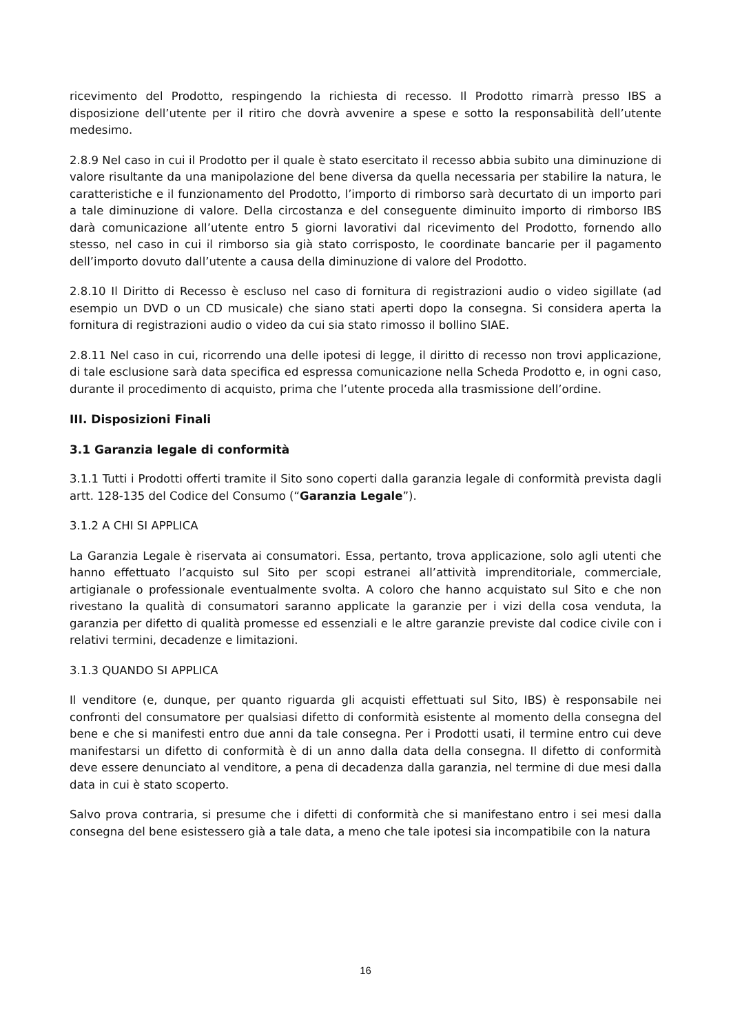ricevimento del Prodotto, respingendo la richiesta di recesso. Il Prodotto rimarrà presso IBS a disposizione dell’utente per il ritiro che dovrà avvenire a spese e sotto la responsabilità dell’utente medesimo.
2.8.9 Nel caso in cui il Prodotto per il quale è stato esercitato il recesso abbia subito una diminuzione di valore risultante da una manipolazione del bene diversa da quella necessaria per stabilire la natura, le caratteristiche e il funzionamento del Prodotto, l’importo di rimborso sarà decurtato di un importo pari a tale diminuzione di valore. Della circostanza e del conseguente diminuito importo di rimborso IBS darà comunicazione all’utente entro 5 giorni lavorativi dal ricevimento del Prodotto, fornendo allo stesso, nel caso in cui il rimborso sia già stato corrisposto, le coordinate bancarie per il pagamento dell’importo dovuto dall’utente a causa della diminuzione di valore del Prodotto.
2.8.10 Il Diritto di Recesso è escluso nel caso di fornitura di registrazioni audio o video sigillate (ad esempio un DVD o un CD musicale) che siano stati aperti dopo la consegna. Si considera aperta la fornitura di registrazioni audio o video da cui sia stato rimosso il bollino SIAE.
2.8.11 Nel caso in cui, ricorrendo una delle ipotesi di legge, il diritto di recesso non trovi applicazione, di tale esclusione sarà data specifica ed espressa comunicazione nella Scheda Prodotto e, in ogni caso, durante il procedimento di acquisto, prima che l’utente proceda alla trasmissione dell’ordine.
III. Disposizioni Finali
3.1 Garanzia legale di conformità
3.1.1 Tutti i Prodotti offerti tramite il Sito sono coperti dalla garanzia legale di conformità prevista dagli artt. 128-135 del Codice del Consumo (“Garanzia Legale”).
3.1.2 A CHI SI APPLICA
La Garanzia Legale è riservata ai consumatori. Essa, pertanto, trova applicazione, solo agli utenti che hanno effettuato l’acquisto sul Sito per scopi estranei all’attività imprenditoriale, commerciale, artigianale o professionale eventualmente svolta. A coloro che hanno acquistato sul Sito e che non rivestano la qualità di consumatori saranno applicate la garanzie per i vizi della cosa venduta, la garanzia per difetto di qualità promesse ed essenziali e le altre garanzie previste dal codice civile con i relativi termini, decadenze e limitazioni.
3.1.3 QUANDO SI APPLICA
Il venditore (e, dunque, per quanto riguarda gli acquisti effettuati sul Sito, IBS) è responsabile nei confronti del consumatore per qualsiasi difetto di conformità esistente al momento della consegna del bene e che si manifesti entro due anni da tale consegna. Per i Prodotti usati, il termine entro cui deve manifestarsi un difetto di conformità è di un anno dalla data della consegna. Il difetto di conformità deve essere denunciato al venditore, a pena di decadenza dalla garanzia, nel termine di due mesi dalla data in cui è stato scoperto.
Salvo prova contraria, si presume che i difetti di conformità che si manifestano entro i sei mesi dalla consegna del bene esistessero già a tale data, a meno che tale ipotesi sia incompatibile con la natura
16